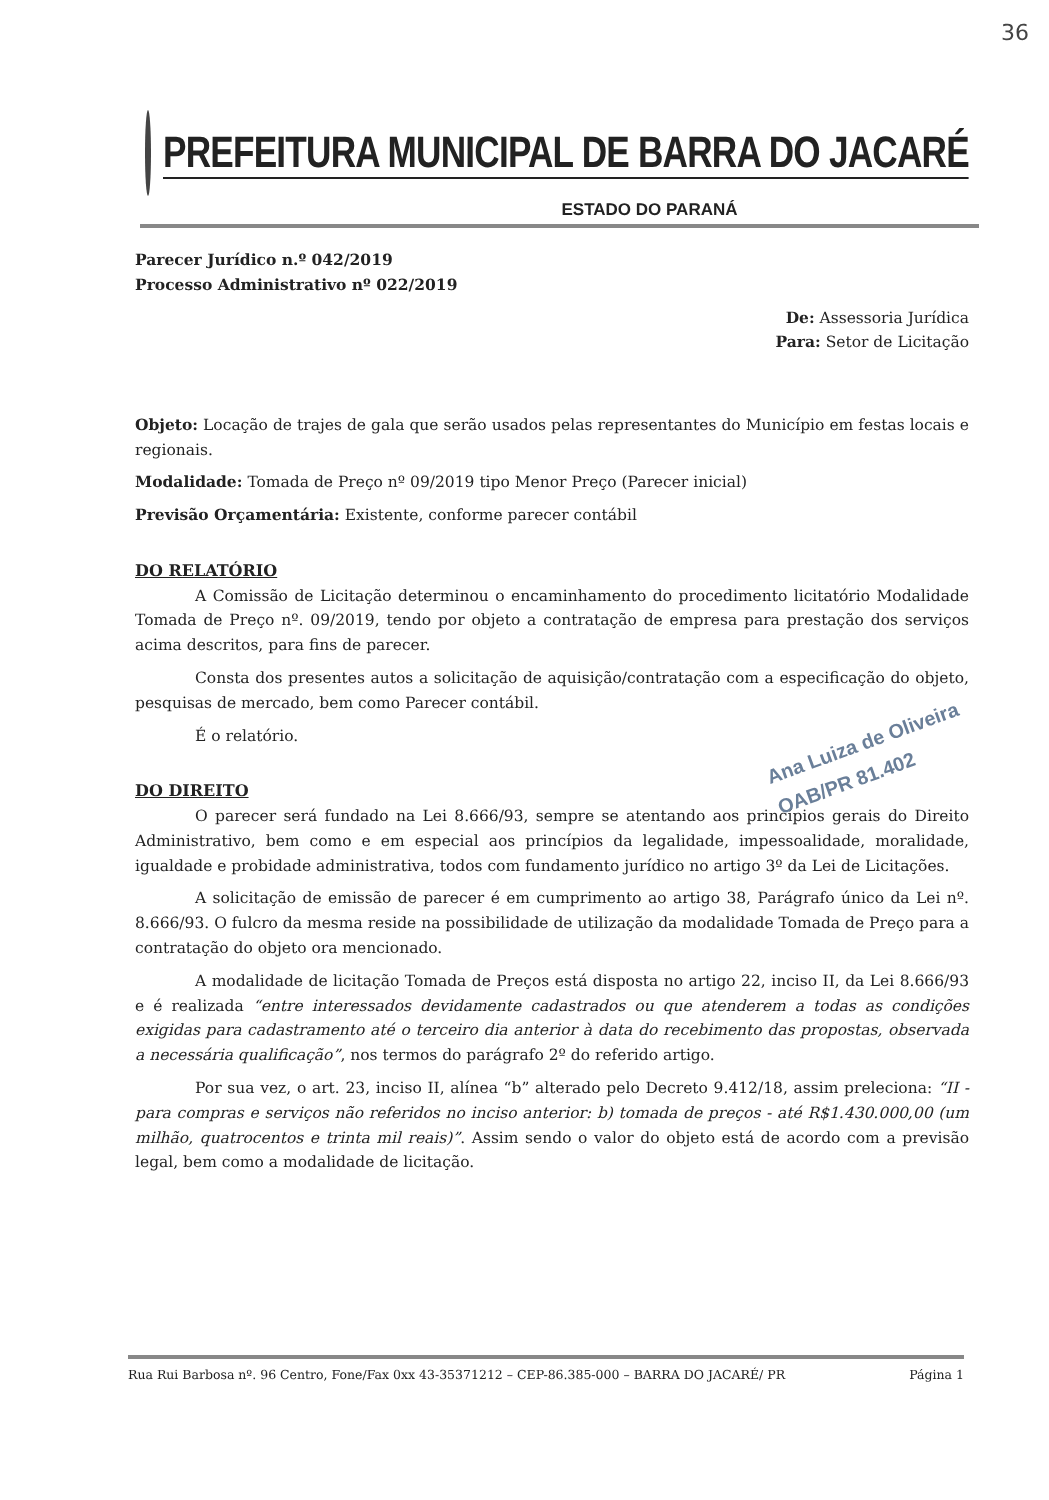36
PREFEITURA MUNICIPAL DE BARRA DO JACARÉ
ESTADO DO PARANÁ
Parecer Jurídico n.º 042/2019
Processo Administrativo nº 022/2019
De: Assessoria Jurídica
Para: Setor de Licitação
Objeto: Locação de trajes de gala que serão usados pelas representantes do Município em festas locais e regionais.
Modalidade: Tomada de Preço nº 09/2019 tipo Menor Preço (Parecer inicial)
Previsão Orçamentária: Existente, conforme parecer contábil
DO RELATÓRIO
A Comissão de Licitação determinou o encaminhamento do procedimento licitatório Modalidade Tomada de Preço nº. 09/2019, tendo por objeto a contratação de empresa para prestação dos serviços acima descritos, para fins de parecer.
Consta dos presentes autos a solicitação de aquisição/contratação com a especificação do objeto, pesquisas de mercado, bem como Parecer contábil.
É o relatório.
Ana Luiza de Oliveira
OAB/PR 81.402
DO DIREITO
O parecer será fundado na Lei 8.666/93, sempre se atentando aos princípios gerais do Direito Administrativo, bem como e em especial aos princípios da legalidade, impessoalidade, moralidade, igualdade e probidade administrativa, todos com fundamento jurídico no artigo 3º da Lei de Licitações.
A solicitação de emissão de parecer é em cumprimento ao artigo 38, Parágrafo único da Lei nº. 8.666/93. O fulcro da mesma reside na possibilidade de utilização da modalidade Tomada de Preço para a contratação do objeto ora mencionado.
A modalidade de licitação Tomada de Preços está disposta no artigo 22, inciso II, da Lei 8.666/93 e é realizada “entre interessados devidamente cadastrados ou que atenderem a todas as condições exigidas para cadastramento até o terceiro dia anterior à data do recebimento das propostas, observada a necessária qualificação”, nos termos do parágrafo 2º do referido artigo.
Por sua vez, o art. 23, inciso II, alínea “b” alterado pelo Decreto 9.412/18, assim preleciona: “II -para compras e serviços não referidos no inciso anterior: b) tomada de preços - até R$1.430.000,00 (um milhão, quatrocentos e trinta mil reais)”. Assim sendo o valor do objeto está de acordo com a previsão legal, bem como a modalidade de licitação.
Rua Rui Barbosa nº. 96 Centro, Fone/Fax 0xx 43-35371212 – CEP-86.385-000 – BARRA DO JACARÉ/ PR Página 1